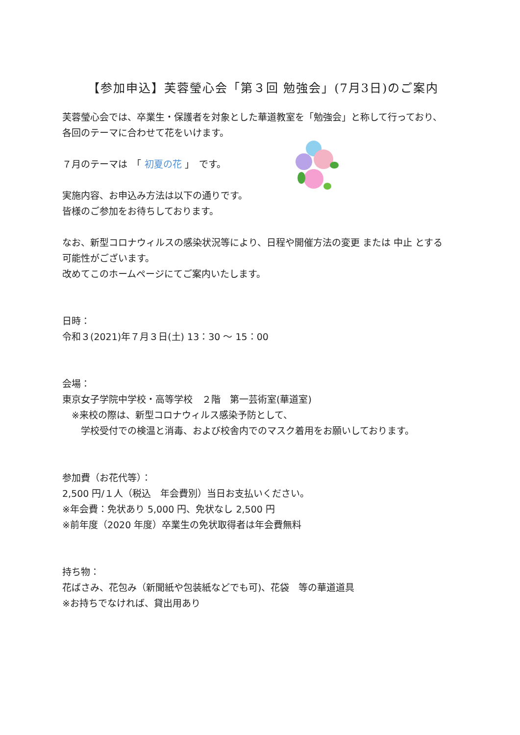【参加申込】芙蓉瑩心会「第３回 勉強会」(7月3日)のご案内
芙蓉瑩心会では、卒業生・保護者を対象とした華道教室を「勉強会」と称して行っており、
各回のテーマに合わせて花をいけます。
７月のテーマは　「 初夏の花 」　です。
実施内容、お申込み方法は以下の通りです。
皆様のご参加をお待ちしております。
なお、新型コロナウィルスの感染状況等により、日程や開催方法の変更 または 中止 とする
可能性がございます。
改めてこのホームページにてご案内いたします。
日時：
令和３(2021)年７月３日(土) 13：30 ～ 15：00
会場：
東京女子学院中学校・高等学校　２階　第一芸術室(華道室)
　※来校の際は、新型コロナウィルス感染予防として、
　　学校受付での検温と消毒、および校舎内でのマスク着用をお願いしております。
参加費（お花代等）：
2,500 円/１人（税込　年会費別）当日お支払いください。
※年会費：免状あり 5,000 円、免状なし 2,500 円
※前年度（2020 年度）卒業生の免状取得者は年会費無料
持ち物：
花ばさみ、花包み（新聞紙や包装紙などでも可)、花袋　等の華道道具
※お持ちでなければ、貸出用あり